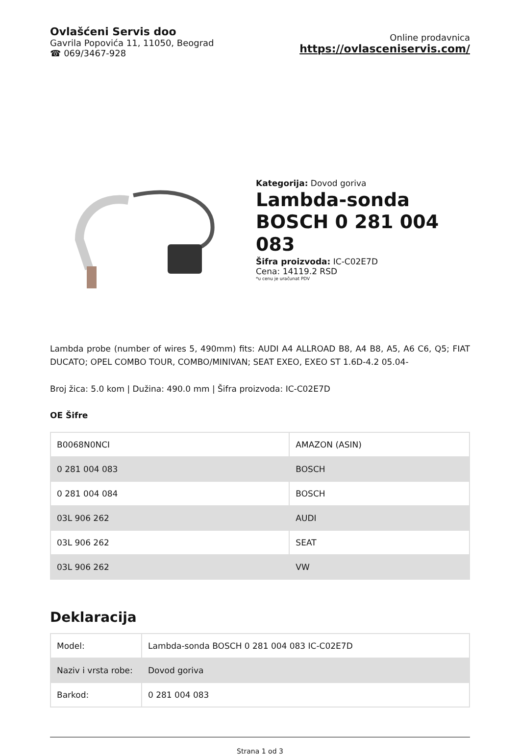Ovlašćeni Servis doo
Gavrila Popovića 11, 11050, Beograd
☎ 069/3467-928
Online prodavnica
https://ovlasceniservis.com/
Kategorija: Dovod goriva
Lambda-sonda BOSCH 0 281 004 083
Šifra proizvoda: IC-C02E7D
Cena: 14119.2 RSD
*u cenu je uračunat PDV
Lambda probe (number of wires 5, 490mm) fits: AUDI A4 ALLROAD B8, A4 B8, A5, A6 C6, Q5; FIAT DUCATO; OPEL COMBO TOUR, COMBO/MINIVAN; SEAT EXEO, EXEO ST 1.6D-4.2 05.04-
Broj žica: 5.0 kom | Dužina: 490.0 mm | Šifra proizvoda: IC-C02E7D
OE Šifre
| B0068N0NCI | AMAZON (ASIN) |
| 0 281 004 083 | BOSCH |
| 0 281 004 084 | BOSCH |
| 03L 906 262 | AUDI |
| 03L 906 262 | SEAT |
| 03L 906 262 | VW |
Deklaracija
| Model: | Lambda-sonda BOSCH 0 281 004 083 IC-C02E7D |
| Naziv i vrsta robe: | Dovod goriva |
| Barkod: | 0 281 004 083 |
Strana 1 od 3